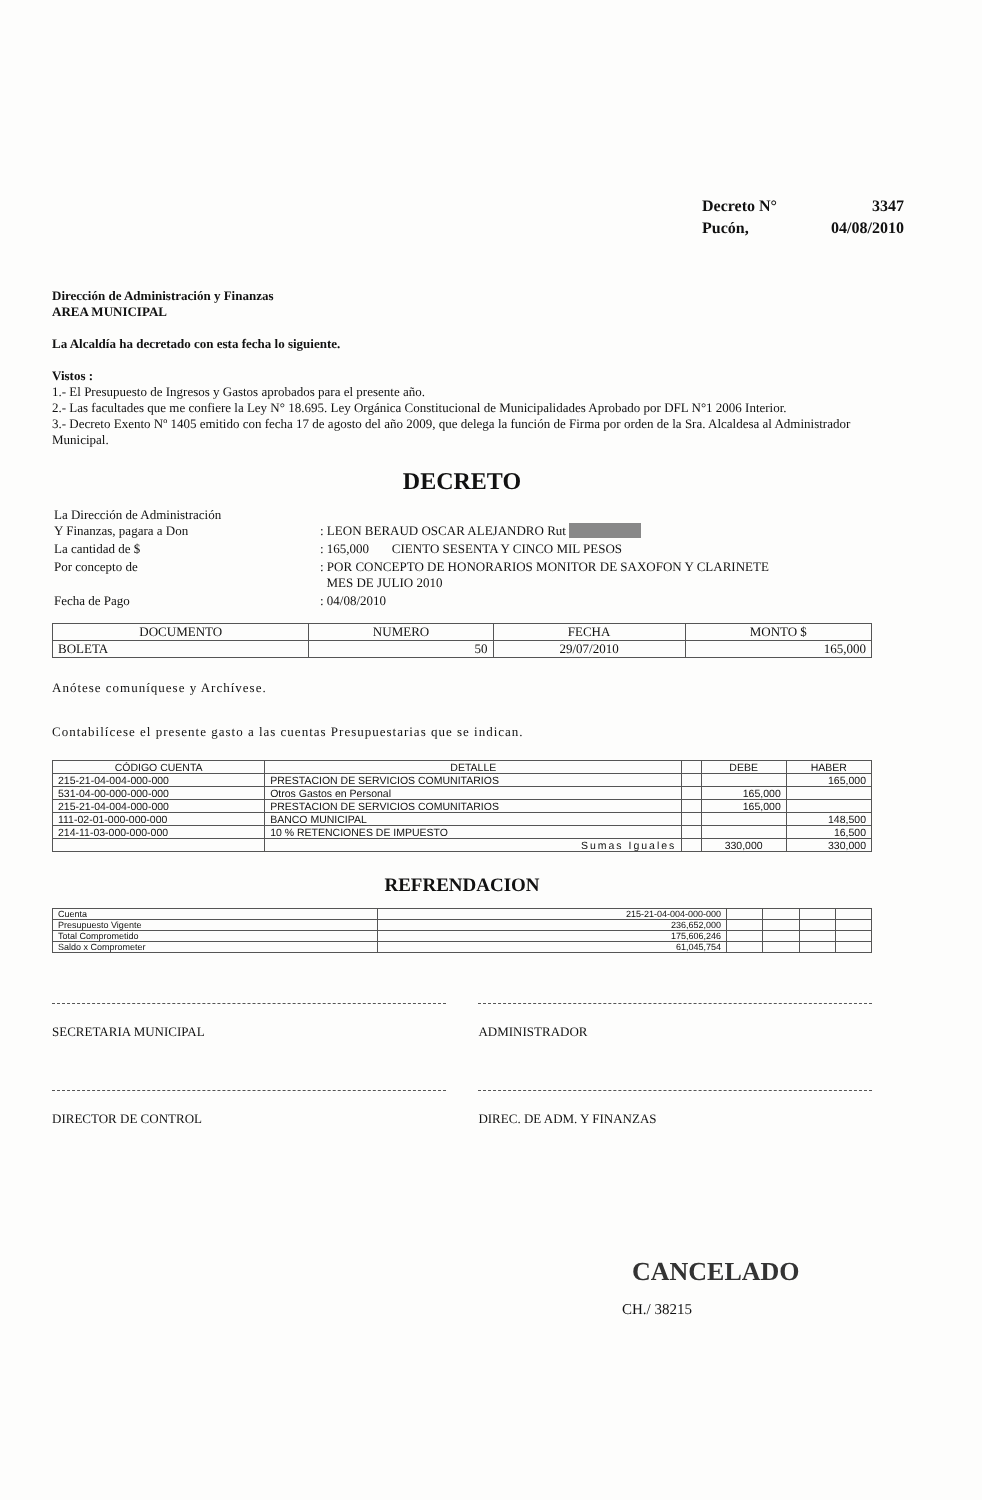| Decreto N° | 3347 |
| Pucón, | 04/08/2010 |
Dirección de Administración y Finanzas
AREA MUNICIPAL
La Alcaldía ha decretado con esta fecha lo siguiente.
Vistos :
1.- El Presupuesto de Ingresos y Gastos aprobados para el presente año.
2.- Las facultades que me confiere la Ley N° 18.695. Ley Orgánica Constitucional de Municipalidades Aprobado por DFL N°1 2006 Interior.
3.- Decreto Exento Nº 1405 emitido con fecha 17 de agosto del año 2009, que delega la función de Firma por orden de la Sra. Alcaldesa al Administrador Municipal.
DECRETO
| La Dirección de Administración Y Finanzas, pagara a Don | : LEON BERAUD OSCAR ALEJANDRO Rut |
| La cantidad de $ | : 165,000 CIENTO SESENTA Y CINCO MIL PESOS |
| Por concepto de | : POR CONCEPTO DE HONORARIOS MONITOR DE SAXOFON Y CLARINETE MES DE JULIO 2010 |
| Fecha de Pago | : 04/08/2010 |
| DOCUMENTO | NUMERO | FECHA | MONTO $ |
| --- | --- | --- | --- |
| BOLETA | 50 | 29/07/2010 | 165,000 |
Anótese comuníquese y Archívese.
Contabilícese el presente gasto a las cuentas Presupuestarias que se indican.
| CÓDIGO CUENTA | DETALLE | | DEBE | HABER |
| --- | --- | --- | --- | --- |
| 215-21-04-004-000-000 | PRESTACION DE SERVICIOS COMUNITARIOS | | | 165,000 |
| 531-04-00-000-000-000 | Otros Gastos en Personal | | 165,000 | |
| 215-21-04-004-000-000 | PRESTACION DE SERVICIOS COMUNITARIOS | | 165,000 | |
| 111-02-01-000-000-000 | BANCO MUNICIPAL | | | 148,500 |
| 214-11-03-000-000-000 | 10 % RETENCIONES DE IMPUESTO | | | 16,500 |
| | Sumas Iguales | | 330,000 | 330,000 |
REFRENDACION
| Cuenta | 215-21-04-004-000-000 | | | | |
| Presupuesto Vigente | 236,652,000 | | | | |
| Total Comprometido | 175,606,246 | | | | |
| Saldo x Comprometer | 61,045,754 | | | | |
SECRETARIA MUNICIPAL ADMINISTRADOR
DIRECTOR DE CONTROL DIREC. DE ADM. Y FINANZAS
CANCELADO
CH./ 38215